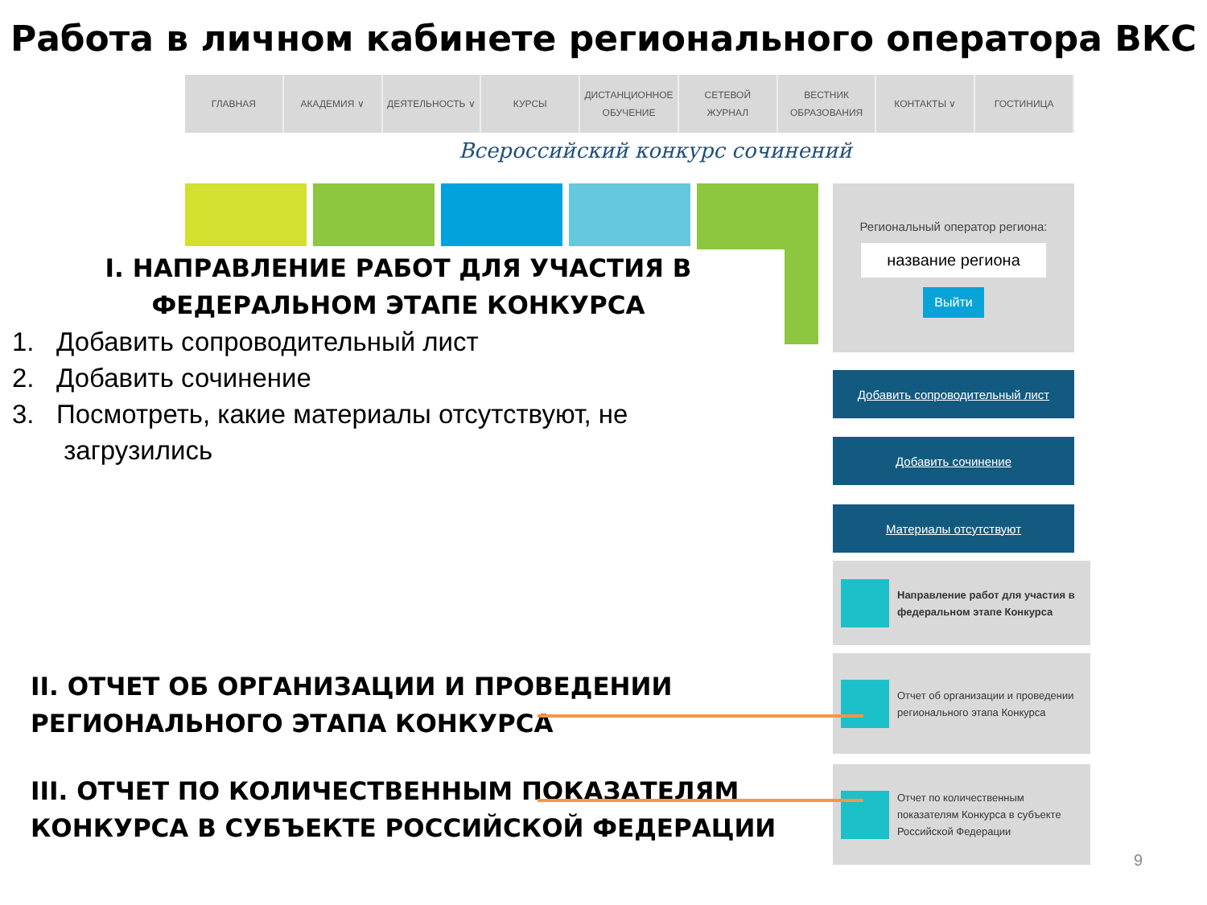Работа в личном кабинете регионального оператора ВКС
ГЛАВНАЯ АКАДЕМИЯ ∨ ДЕЯТЕЛЬНОСТЬ ∨ КУРСЫ ДИСТАНЦИОННОЕ
ОБУЧЕНИЕ
СЕТЕВОЙ
ЖУРНАЛ
ВЕСТНИК
ОБРАЗОВАНИЯ
КОНТАКТЫ ∨ ГОСТИНИЦА
Всероссийский конкурс сочинений
Региональный оператор региона:
название региона
Выйти
Добавить сопроводительный лист
Добавить сочинение
Материалы отсутствуют
Направление работ для участия в федеральном этапе Конкурса
Отчет об организации и проведении регионального этапа Конкурса
Отчет по количественным показателям Конкурса в субъекте Российской Федерации
I. НАПРАВЛЕНИЕ РАБОТ ДЛЯ УЧАСТИЯ В ФЕДЕРАЛЬНОМ ЭТАПЕ КОНКУРСА
1. Добавить сопроводительный лист
2. Добавить сочинение
3. Посмотреть, какие материалы отсутствуют, не
загрузились
II. ОТЧЕТ ОБ ОРГАНИЗАЦИИ И ПРОВЕДЕНИИ
РЕГИОНАЛЬНОГО ЭТАПА КОНКУРСА
III. ОТЧЕТ ПО КОЛИЧЕСТВЕННЫМ ПОКАЗАТЕЛЯМ
КОНКУРСА В СУБЪЕКТЕ РОССИЙСКОЙ ФЕДЕРАЦИИ
9